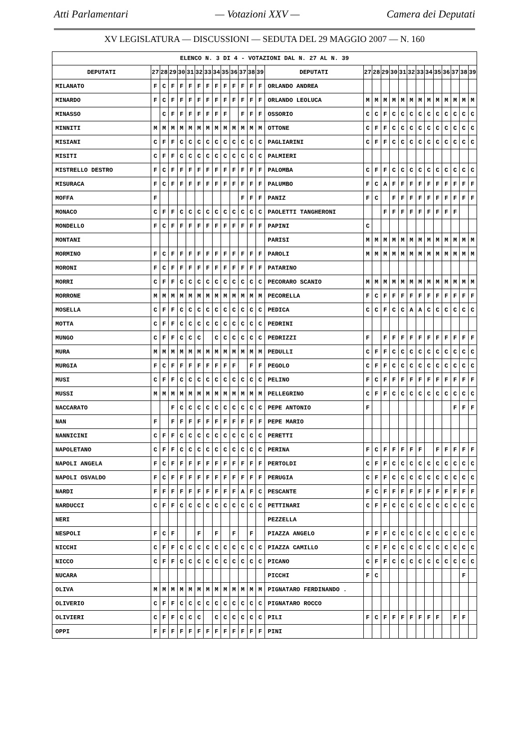Atti Parlamentari — Votazioni XXV — Camera dei Deputati
XV LEGISLATURA — DISCUSSIONI — SEDUTA DEL 29 MAGGIO 2007 — N. 160
| ELENCO N. 3 DI 4 - VOTAZIONI DAL N. 27 AL N. 39 | | | | | | | | | | | | | | | | | | | | | | | | | | | |
| --- | --- | --- | --- | --- | --- | --- | --- | --- | --- | --- | --- | --- | --- | --- | --- | --- | --- | --- | --- | --- | --- | --- | --- | --- | --- | --- | --- |
| DEPUTATI | 27 | 28 | 29 | 30 | 31 | 32 | 33 | 34 | 35 | 36 | 37 | 38 | 39 | DEPUTATI | 27 | 28 | 29 | 30 | 31 | 32 | 33 | 34 | 35 | 36 | 37 | 38 | 39 |
| MILANATO | F | C | F | F | F | F | F | F | F | F | F | F | F | ORLANDO ANDREA | | | | | | | | | | | | | |
| MINARDO | F | C | F | F | F | F | F | F | F | F | F | F | F | ORLANDO LEOLUCA | M | M | M | M | M | M | M | M | M | M | M | M | M |
| MINASSO | | C | F | F | F | F | F | F | F | | F | F | F | OSSORIO | C | C | F | C | C | C | C | C | C | C | C | C | C |
| MINNITI | M | M | M | M | M | M | M | M | M | M | M | M | M | OTTONE | C | F | F | C | C | C | C | C | C | C | C | C | C |
| MISIANI | C | F | F | C | C | C | C | C | C | C | C | C | C | PAGLIARINI | C | F | F | C | C | C | C | C | C | C | C | C | C |
| MISITI | C | F | F | C | C | C | C | C | C | C | C | C | C | PALMIERI | | | | | | | | | | | | | |
| MISTRELLO DESTRO | F | C | F | F | F | F | F | F | F | F | F | F | F | PALOMBA | C | F | F | C | C | C | C | C | C | C | C | C | C |
| MISURACA | F | C | F | F | F | F | F | F | F | F | F | F | F | PALUMBO | F | C | A | F | F | F | F | F | F | F | F | F | F |
| MOFFA | F | | | | | | | | | | F | F | F | PANIZ | F | C | | F | F | F | F | F | F | F | F | F | F |
| MONACO | C | F | F | C | C | C | C | C | C | C | C | C | C | PAOLETTI TANGHERONI | | | F | F | F | F | F | F | F | F | F | | |
| MONDELLO | F | C | F | F | F | F | F | F | F | F | F | F | F | PAPINI | C | | | | | | | | | | | | |
| MONTANI | | | | | | | | | | | | | | PARISI | M | M | M | M | M | M | M | M | M | M | M | M | M |
| MORMINO | F | C | F | F | F | F | F | F | F | F | F | F | F | PAROLI | M | M | M | M | M | M | M | M | M | M | M | M | M |
| MORONI | F | C | F | F | F | F | F | F | F | F | F | F | F | PATARINO | | | | | | | | | | | | | |
| MORRI | C | F | F | C | C | C | C | C | C | C | C | C | C | PECORARO SCANIO | M | M | M | M | M | M | M | M | M | M | M | M | M |
| MORRONE | M | M | M | M | M | M | M | M | M | M | M | M | M | PECORELLA | F | C | F | F | F | F | F | F | F | F | F | F | F |
| MOSELLA | C | F | F | C | C | C | C | C | C | C | C | C | C | PEDICA | C | C | F | C | C | A | A | C | C | C | C | C | C |
| MOTTA | C | F | F | C | C | C | C | C | C | C | C | C | C | PEDRINI | | | | | | | | | | | | | |
| MUNGO | C | F | F | C | C | C | | C | C | C | C | C | C | PEDRIZZI | F | | F | F | F | F | F | F | F | F | F | F | F |
| MURA | M | M | M | M | M | M | M | M | M | M | M | M | M | PEDULLI | C | F | F | C | C | C | C | C | C | C | C | C | C |
| MURGIA | F | C | F | F | F | F | F | F | F | F | | F | F | PEGOLO | C | F | F | C | C | C | C | C | C | C | C | C | C |
| MUSI | C | F | F | C | C | C | C | C | C | C | C | C | C | PELINO | F | C | F | F | F | F | F | F | F | F | F | F | F |
| MUSSI | M | M | M | M | M | M | M | M | M | M | M | M | M | PELLEGRINO | C | F | F | C | C | C | C | C | C | C | C | C | C |
| NACCARATO | | | F | C | C | C | C | C | C | C | C | C | C | PEPE ANTONIO | F | | | | | | | | | | F | F | F |
| NAN | F | | F | F | F | F | F | F | F | F | F | F | F | PEPE MARIO | | | | | | | | | | | | | |
| NANNICINI | C | F | F | C | C | C | C | C | C | C | C | C | C | PERETTI | | | | | | | | | | | | | |
| NAPOLETANO | C | F | F | C | C | C | C | C | C | C | C | C | C | PERINA | F | C | F | F | F | F | F | | F | F | F | F | F |
| NAPOLI ANGELA | F | C | F | F | F | F | F | F | F | F | F | F | F | PERTOLDI | C | F | F | C | C | C | C | C | C | C | C | C | C |
| NAPOLI OSVALDO | F | C | F | F | F | F | F | F | F | F | F | F | F | PERUGIA | C | F | F | C | C | C | C | C | C | C | C | C | C |
| NARDI | F | F | F | F | F | F | F | F | F | F | A | F | C | PESCANTE | F | C | F | F | F | F | F | F | F | F | F | F | F |
| NARDUCCI | C | F | F | C | C | C | C | C | C | C | C | C | C | PETTINARI | C | F | F | C | C | C | C | C | C | C | C | C | C |
| NERI | | | | | | | | | | | | | | PEZZELLA | | | | | | | | | | | | | |
| NESPOLI | F | C | F | | | F | | F | | F | | F | | PIAZZA ANGELO | F | F | F | C | C | C | C | C | C | C | C | C | C |
| NICCHI | C | F | F | C | C | C | C | C | C | C | C | C | C | PIAZZA CAMILLO | C | F | F | C | C | C | C | C | C | C | C | C | C |
| NICCO | C | F | F | C | C | C | C | C | C | C | C | C | C | PICANO | C | F | F | C | C | C | C | C | C | C | C | C | C |
| NUCARA | | | | | | | | | | | | | | PICCHI | F | C | | | | | | | | | | F | |
| OLIVA | M | M | M | M | M | M | M | M | M | M | M | M | M | PIGNATARO FERDINANDO . | | | | | | | | | | | | | |
| OLIVERIO | C | F | F | C | C | C | C | C | C | C | C | C | C | PIGNATARO ROCCO | | | | | | | | | | | | | |
| OLIVIERI | C | F | F | C | C | C | | C | C | C | C | C | C | PILI | F | C | F | F | F | F | F | F | F | | F | F | |
| OPPI | F | F | F | F | F | F | F | F | F | F | F | F | F | PINI | | | | | | | | | | | | | |